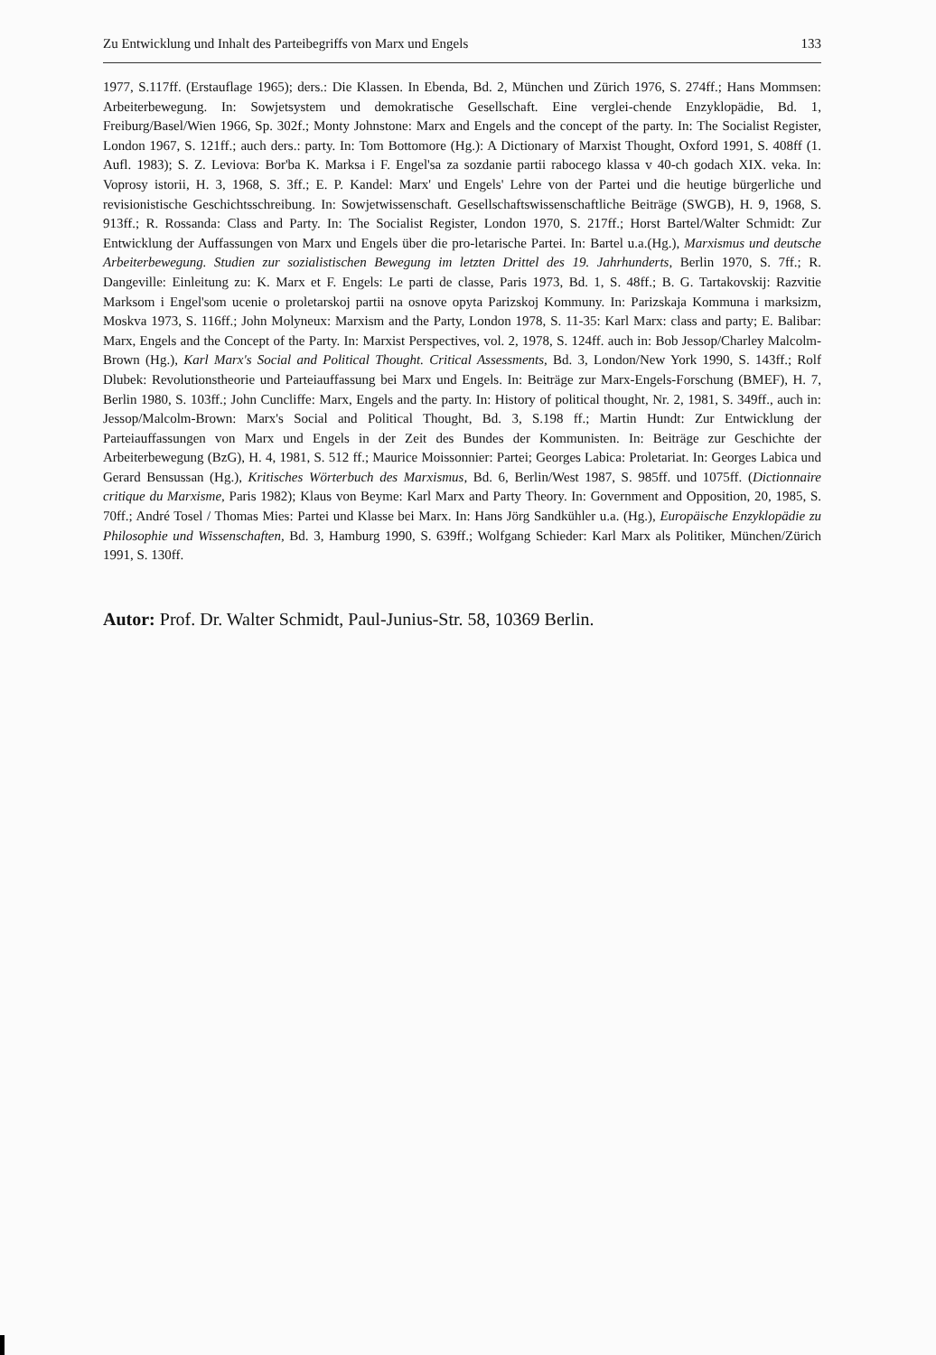Zu Entwicklung und Inhalt des Parteibegriffs von Marx und Engels 133
1977, S.117ff. (Erstauflage 1965); ders.: Die Klassen. In Ebenda, Bd. 2, München und Zürich 1976, S. 274ff.; Hans Mommsen: Arbeiterbewegung. In: Sowjetsystem und demokratische Gesellschaft. Eine verglei-chende Enzyklopädie, Bd. 1, Freiburg/Basel/Wien 1966, Sp. 302f.; Monty Johnstone: Marx and Engels and the concept of the party. In: The Socialist Register, London 1967, S. 121ff.; auch ders.: party. In: Tom Bottomore (Hg.): A Dictionary of Marxist Thought, Oxford 1991, S. 408ff (1. Aufl. 1983); S. Z. Leviova: Bor'ba K. Marksa i F. Engel'sa za sozdanie partii rabocego klassa v 40-ch godach XIX. veka. In: Voprosy istorii, H. 3, 1968, S. 3ff.; E. P. Kandel: Marx' und Engels' Lehre von der Partei und die heutige bürgerliche und revisionistische Geschichtsschreibung. In: Sowjetwissenschaft. Gesellschaftswissenschaftliche Beiträge (SWGB), H. 9, 1968, S. 913ff.; R. Rossanda: Class and Party. In: The Socialist Register, London 1970, S. 217ff.; Horst Bartel/Walter Schmidt: Zur Entwicklung der Auffassungen von Marx und Engels über die pro-letarische Partei. In: Bartel u.a.(Hg.), Marxismus und deutsche Arbeiterbewegung. Studien zur sozialistischen Bewegung im letzten Drittel des 19. Jahrhunderts, Berlin 1970, S. 7ff.; R. Dangeville: Einleitung zu: K. Marx et F. Engels: Le parti de classe, Paris 1973, Bd. 1, S. 48ff.; B. G. Tartakovskij: Razvitie Marksom i Engel'som ucenie o proletarskoj partii na osnove opyta Parizskoj Kommuny. In: Parizskaja Kommuna i marksizm, Moskva 1973, S. 116ff.; John Molyneux: Marxism and the Party, London 1978, S. 11-35: Karl Marx: class and party; E. Balibar: Marx, Engels and the Concept of the Party. In: Marxist Perspectives, vol. 2, 1978, S. 124ff. auch in: Bob Jessop/Charley Malcolm-Brown (Hg.), Karl Marx's Social and Political Thought. Critical Assessments, Bd. 3, London/New York 1990, S. 143ff.; Rolf Dlubek: Revolutionstheorie und Parteiauffassung bei Marx und Engels. In: Beiträge zur Marx-Engels-Forschung (BMEF), H. 7, Berlin 1980, S. 103ff.; John Cuncliffe: Marx, Engels and the party. In: History of political thought, Nr. 2, 1981, S. 349ff., auch in: Jessop/Malcolm-Brown: Marx's Social and Political Thought, Bd. 3, S.198 ff.; Martin Hundt: Zur Entwicklung der Parteiauffassungen von Marx und Engels in der Zeit des Bundes der Kommunisten. In: Beiträge zur Geschichte der Arbeiterbewegung (BzG), H. 4, 1981, S. 512 ff.; Maurice Moissonnier: Partei; Georges Labica: Proletariat. In: Georges Labica und Gerard Bensussan (Hg.), Kritisches Wörterbuch des Marxismus, Bd. 6, Berlin/West 1987, S. 985ff. und 1075ff. (Dictionnaire critique du Marxisme, Paris 1982); Klaus von Beyme: Karl Marx and Party Theory. In: Government and Opposition, 20, 1985, S. 70ff.; André Tosel / Thomas Mies: Partei und Klasse bei Marx. In: Hans Jörg Sandkühler u.a. (Hg.), Europäische Enzyklopädie zu Philosophie und Wissenschaften, Bd. 3, Hamburg 1990, S. 639ff.; Wolfgang Schieder: Karl Marx als Politiker, München/Zürich 1991, S. 130ff.
Autor: Prof. Dr. Walter Schmidt, Paul-Junius-Str. 58, 10369 Berlin.